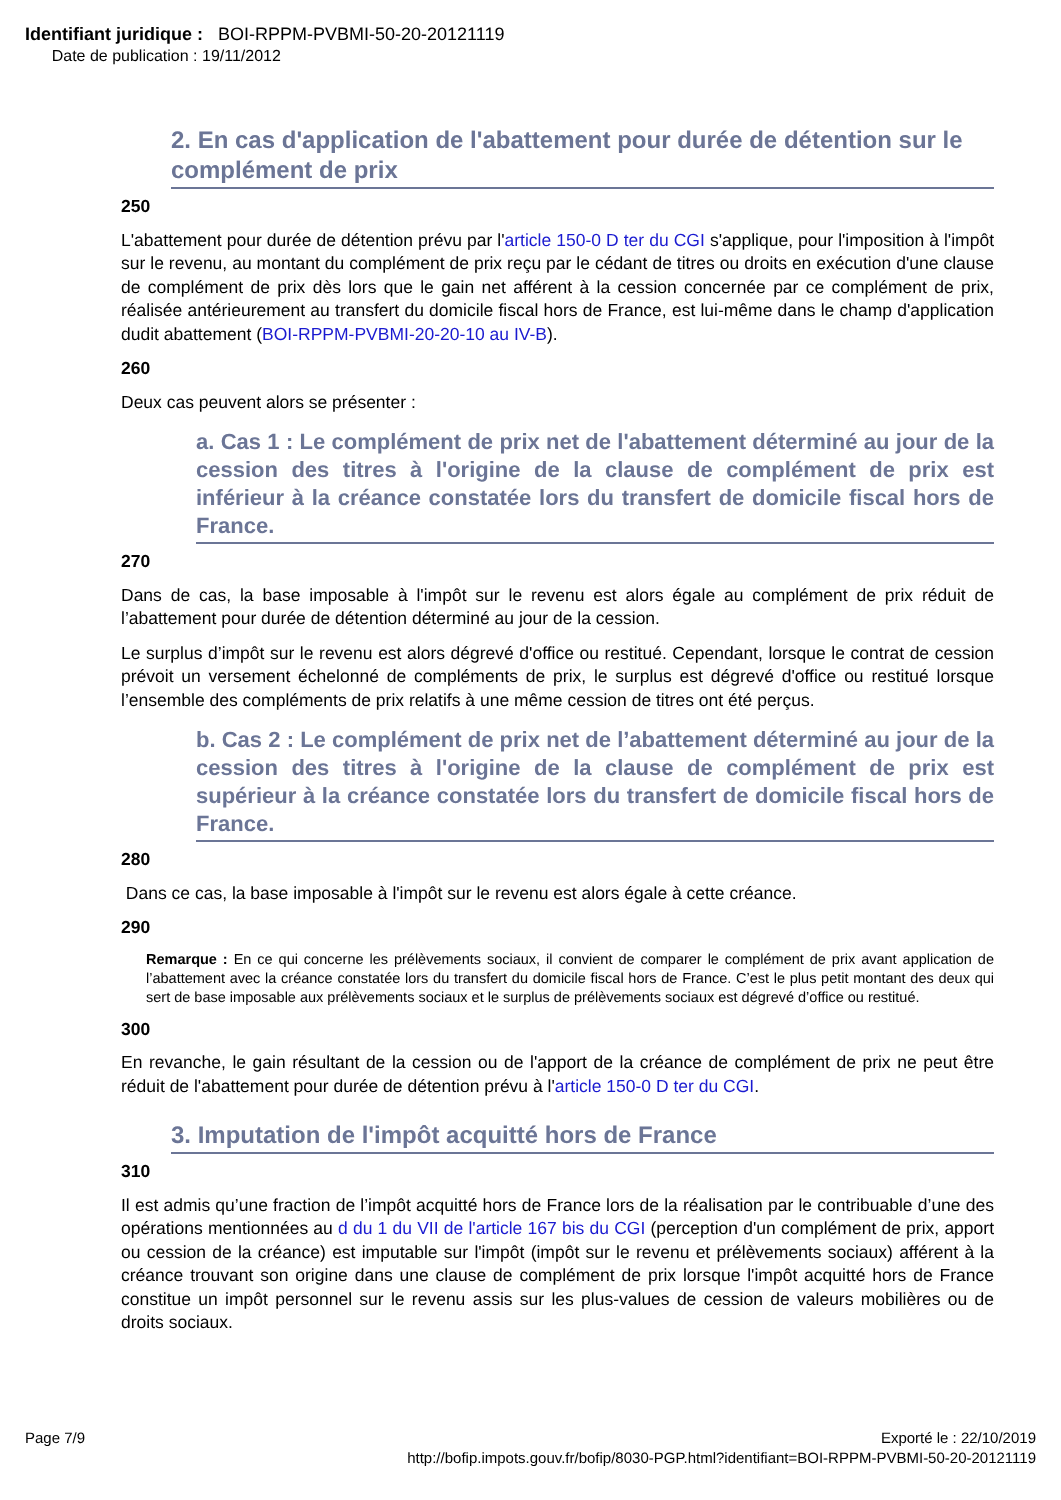Identifiant juridique : BOI-RPPM-PVBMI-50-20-20121119
Date de publication : 19/11/2012
2. En cas d'application de l'abattement pour durée de détention sur le complément de prix
250
L'abattement pour durée de détention prévu par l'article 150-0 D ter du CGI s'applique, pour l'imposition à l'impôt sur le revenu, au montant du complément de prix reçu par le cédant de titres ou droits en exécution d'une clause de complément de prix dès lors que le gain net afférent à la cession concernée par ce complément de prix, réalisée antérieurement au transfert du domicile fiscal hors de France, est lui-même dans le champ d'application dudit abattement (BOI-RPPM-PVBMI-20-20-10 au IV-B).
260
Deux cas peuvent alors se présenter :
a. Cas 1 : Le complément de prix net de l'abattement déterminé au jour de la cession des titres à l'origine de la clause de complément de prix est inférieur à la créance constatée lors du transfert de domicile fiscal hors de France.
270
Dans de cas, la base imposable à l'impôt sur le revenu est alors égale au complément de prix réduit de l’abattement pour durée de détention déterminé au jour de la cession.
Le surplus d’impôt sur le revenu est alors dégrevé d'office ou restitué. Cependant, lorsque le contrat de cession prévoit un versement échelonné de compléments de prix, le surplus est dégrevé d'office ou restitué lorsque l’ensemble des compléments de prix relatifs à une même cession de titres ont été perçus.
b. Cas 2 : Le complément de prix net de l’abattement déterminé au jour de la cession des titres à l'origine de la clause de complément de prix est supérieur à la créance constatée lors du transfert de domicile fiscal hors de France.
280
Dans ce cas, la base imposable à l'impôt sur le revenu est alors égale à cette créance.
290
Remarque : En ce qui concerne les prélèvements sociaux, il convient de comparer le complément de prix avant application de l’abattement avec la créance constatée lors du transfert du domicile fiscal hors de France. C’est le plus petit montant des deux qui sert de base imposable aux prélèvements sociaux et le surplus de prélèvements sociaux est dégrevé d’office ou restitué.
300
En revanche, le gain résultant de la cession ou de l'apport de la créance de complément de prix ne peut être réduit de l'abattement pour durée de détention prévu à l'article 150-0 D ter du CGI.
3. Imputation de l'impôt acquitté hors de France
310
Il est admis qu’une fraction de l’impôt acquitté hors de France lors de la réalisation par le contribuable d’une des opérations mentionnées au d du 1 du VII de l'article 167 bis du CGI (perception d'un complément de prix, apport ou cession de la créance) est imputable sur l'impôt (impôt sur le revenu et prélèvements sociaux) afférent à la créance trouvant son origine dans une clause de complément de prix lorsque l'impôt acquitté hors de France constitue un impôt personnel sur le revenu assis sur les plus-values de cession de valeurs mobilières ou de droits sociaux.
Page 7/9 Exporté le : 22/10/2019
http://bofip.impots.gouv.fr/bofip/8030-PGP.html?identifiant=BOI-RPPM-PVBMI-50-20-20121119